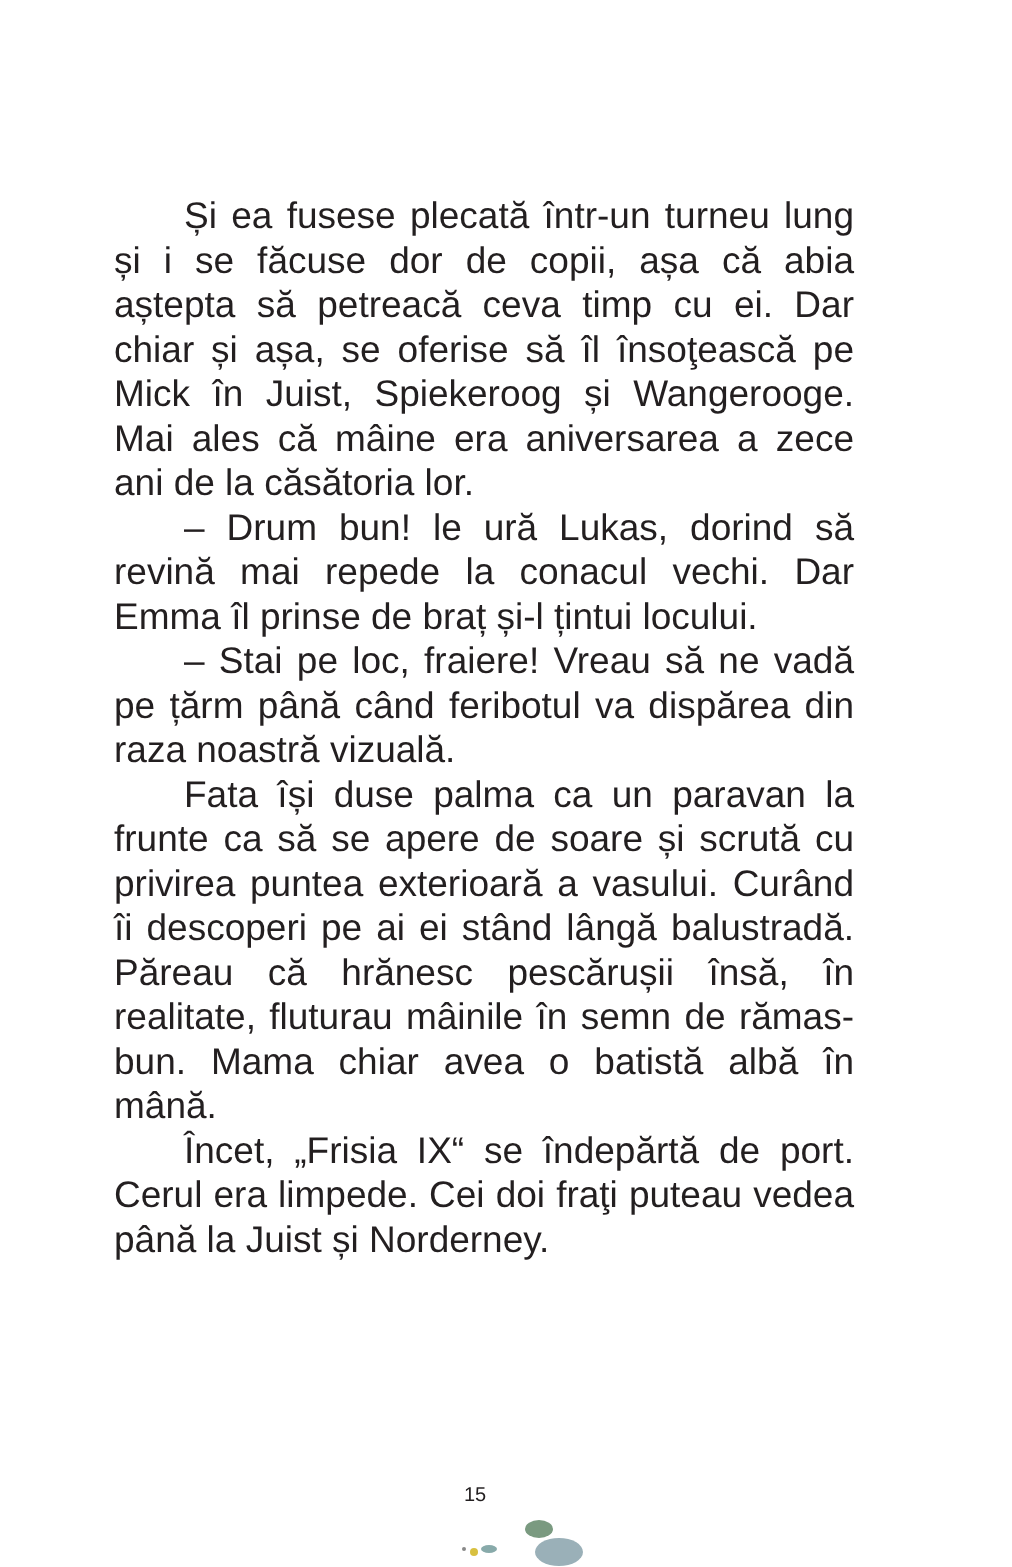Și ea fusese plecată într-un turneu lung și i se făcuse dor de copii, așa că abia aștepta să petreacă ceva timp cu ei. Dar chiar și așa, se oferise să îl însoţească pe Mick în Juist, Spiekeroog și Wangerooge. Mai ales că mâine era aniversarea a zece ani de la căsătoria lor.
– Drum bun! le ură Lukas, dorind să revină mai repede la conacul vechi. Dar Emma îl prinse de braț și-l țintui locului.
– Stai pe loc, fraiere! Vreau să ne vadă pe țărm până când feribotul va dispărea din raza noastră vizuală.
Fata își duse palma ca un paravan la frunte ca să se apere de soare și scrută cu privirea puntea exterioară a vasului. Curând îi descoperi pe ai ei stând lângă balustradă. Păreau că hrănesc pescărușii însă, în realitate, fluturau mâinile în semn de rămas-bun. Mama chiar avea o batistă albă în mână.
Încet, „Frisia IX“ se îndepărtă de port. Cerul era limpede. Cei doi fraţi puteau vedea până la Juist și Norderney.
15